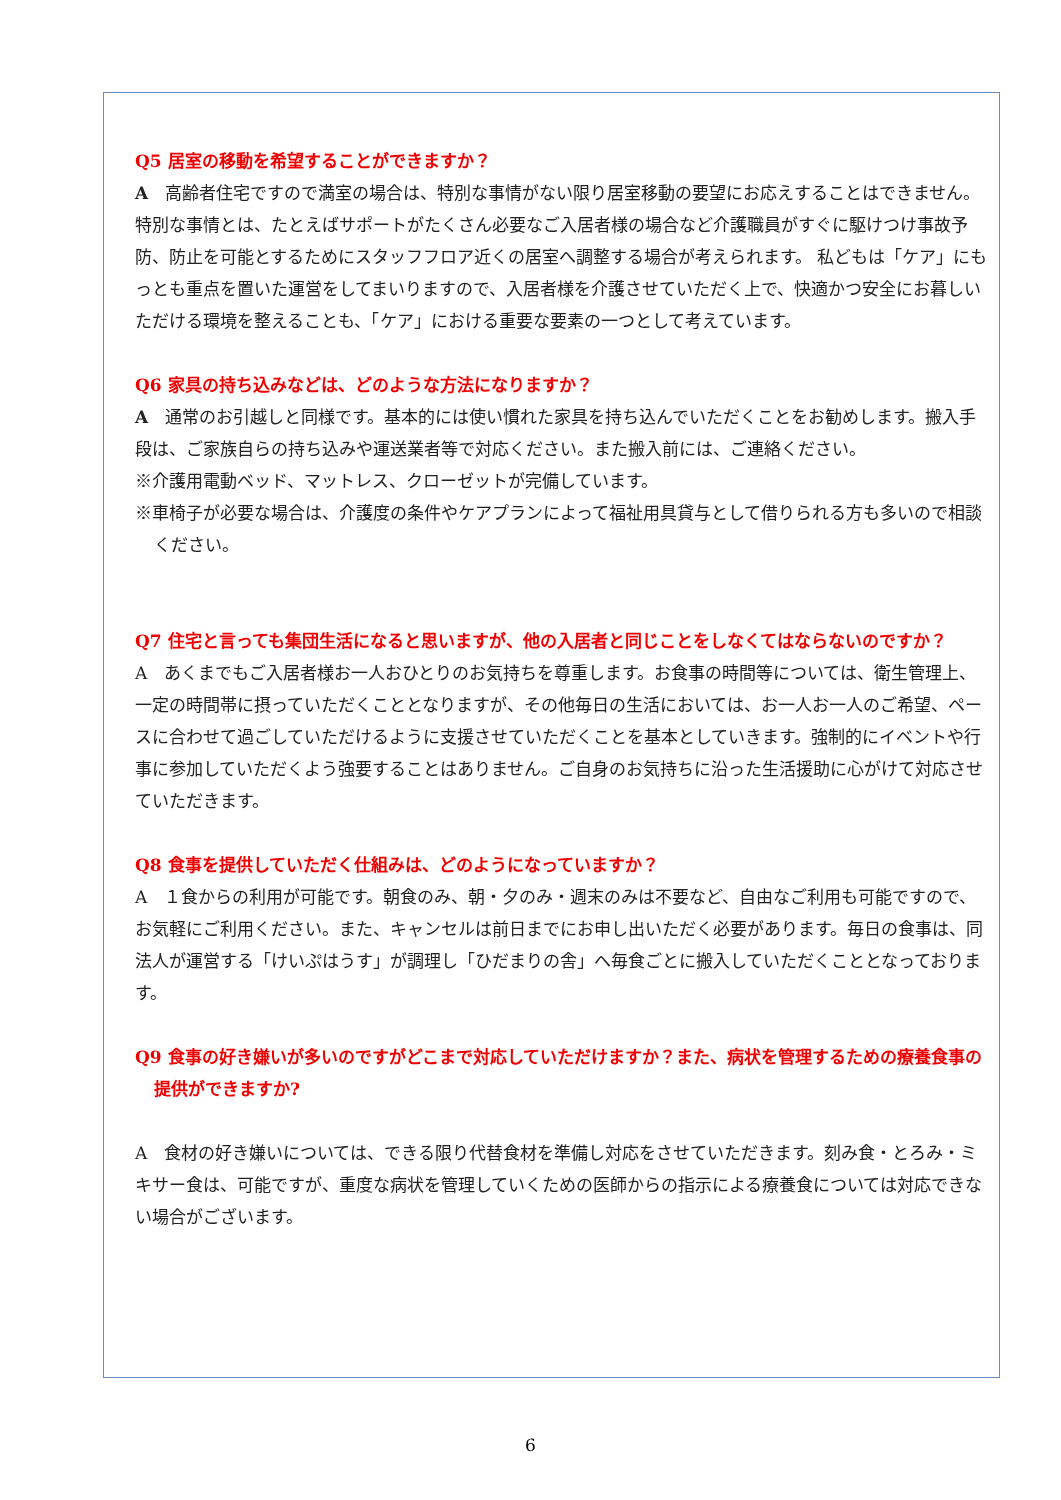Q5 居室の移動を希望することができますか？
A　高齢者住宅ですので満室の場合は、特別な事情がない限り居室移動の要望にお応えすることはできません。特別な事情とは、たとえばサポートがたくさん必要なご入居者様の場合など介護職員がすぐに駆けつけ事故予防、防止を可能とするためにスタッフフロア近くの居室へ調整する場合が考えられます。 私どもは「ケア」にもっとも重点を置いた運営をしてまいりますので、入居者様を介護させていただく上で、快適かつ安全にお暮しいただける環境を整えることも、「ケア」における重要な要素の一つとして考えています。
Q6 家具の持ち込みなどは、どのような方法になりますか？
A　通常のお引越しと同様です。基本的には使い慣れた家具を持ち込んでいただくことをお勧めします。搬入手段は、ご家族自らの持ち込みや運送業者等で対応ください。また搬入前には、ご連絡ください。
※介護用電動ベッド、マットレス、クローゼットが完備しています。
※車椅子が必要な場合は、介護度の条件やケアプランによって福祉用具貸与として借りられる方も多いので相談ください。
Q7 住宅と言っても集団生活になると思いますが、他の入居者と同じことをしなくてはならないのですか？
A　あくまでもご入居者様お一人おひとりのお気持ちを尊重します。お食事の時間等については、衛生管理上、一定の時間帯に摂っていただくこととなりますが、その他毎日の生活においては、お一人お一人のご希望、ペースに合わせて過ごしていただけるように支援させていただくことを基本としていきます。強制的にイベントや行事に参加していただくよう強要することはありません。ご自身のお気持ちに沿った生活援助に心がけて対応させていただきます。
Q8 食事を提供していただく仕組みは、どのようになっていますか？
A　１食からの利用が可能です。朝食のみ、朝・夕のみ・週末のみは不要など、自由なご利用も可能ですので、お気軽にご利用ください。また、キャンセルは前日までにお申し出いただく必要があります。毎日の食事は、同法人が運営する「けいぷはうす」が調理し「ひだまりの舎」へ毎食ごとに搬入していただくこととなっております。
Q9 食事の好き嫌いが多いのですがどこまで対応していただけますか？また、病状を管理するための療養食事の提供ができますか?
A　食材の好き嫌いについては、できる限り代替食材を準備し対応をさせていただきます。刻み食・とろみ・ミキサー食は、可能ですが、重度な病状を管理していくための医師からの指示による療養食については対応できない場合がございます。
6